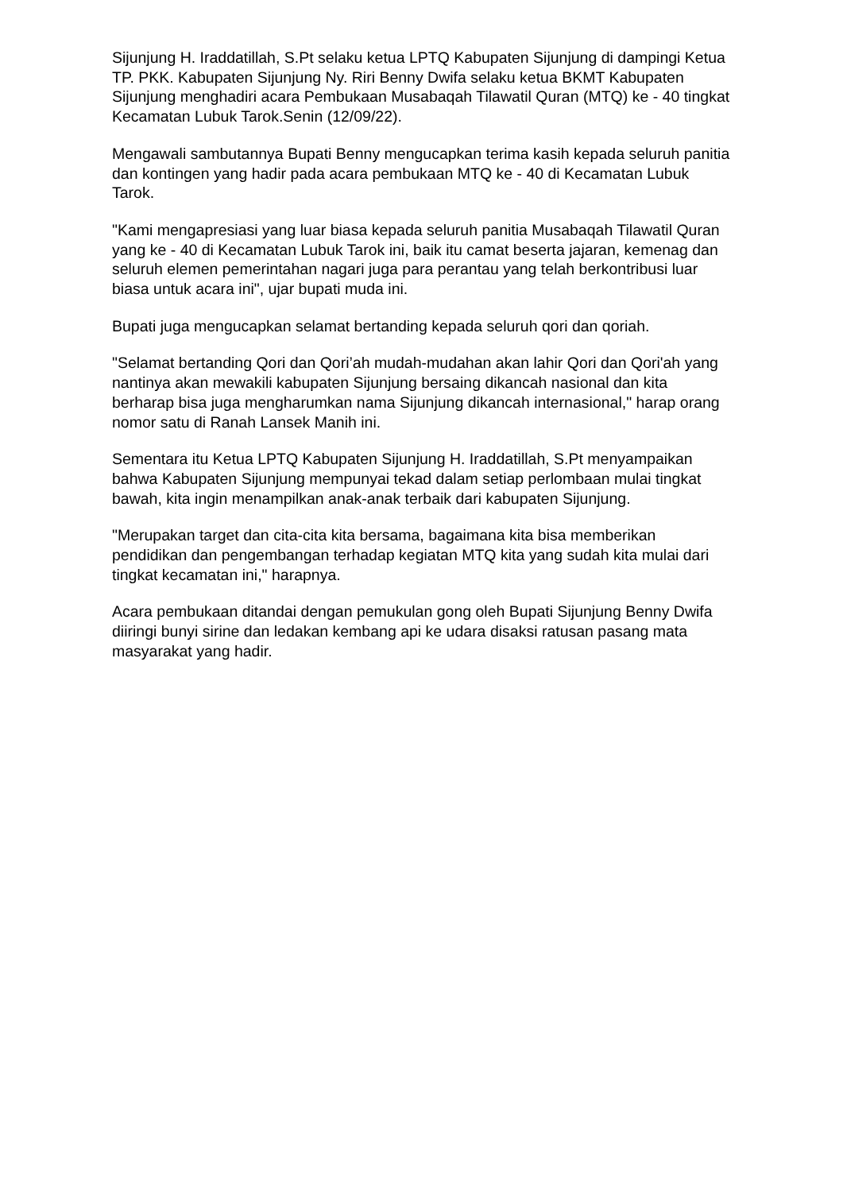Sijunjung H. Iraddatillah, S.Pt selaku ketua LPTQ Kabupaten Sijunjung di dampingi Ketua TP. PKK. Kabupaten Sijunjung Ny. Riri Benny Dwifa selaku ketua BKMT Kabupaten Sijunjung menghadiri acara Pembukaan Musabaqah Tilawatil Quran (MTQ) ke - 40 tingkat Kecamatan Lubuk Tarok.Senin (12/09/22).
Mengawali sambutannya Bupati Benny mengucapkan terima kasih kepada seluruh panitia dan kontingen yang hadir pada acara pembukaan MTQ ke - 40 di Kecamatan Lubuk Tarok.
"Kami mengapresiasi yang luar biasa kepada seluruh panitia Musabaqah Tilawatil Quran yang ke - 40 di Kecamatan Lubuk Tarok ini, baik itu camat beserta jajaran, kemenag dan seluruh elemen pemerintahan nagari juga para perantau yang telah berkontribusi luar biasa untuk acara ini", ujar bupati muda ini.
Bupati juga mengucapkan selamat bertanding kepada seluruh qori dan qoriah.
"Selamat bertanding Qori dan Qori’ah mudah-mudahan akan lahir Qori dan Qori'ah yang nantinya akan mewakili kabupaten Sijunjung bersaing dikancah nasional dan kita berharap bisa juga mengharumkan nama Sijunjung dikancah internasional," harap orang nomor satu di Ranah Lansek Manih ini.
Sementara itu Ketua LPTQ Kabupaten Sijunjung H. Iraddatillah, S.Pt menyampaikan bahwa Kabupaten Sijunjung mempunyai tekad dalam setiap perlombaan mulai tingkat bawah, kita ingin menampilkan anak-anak terbaik dari kabupaten Sijunjung.
"Merupakan target dan cita-cita kita bersama, bagaimana kita bisa memberikan pendidikan dan pengembangan terhadap kegiatan MTQ kita yang sudah kita mulai dari tingkat kecamatan ini," harapnya.
Acara pembukaan ditandai dengan pemukulan gong oleh Bupati Sijunjung Benny Dwifa diiringi bunyi sirine dan ledakan kembang api ke udara disaksi ratusan pasang mata masyarakat yang hadir.